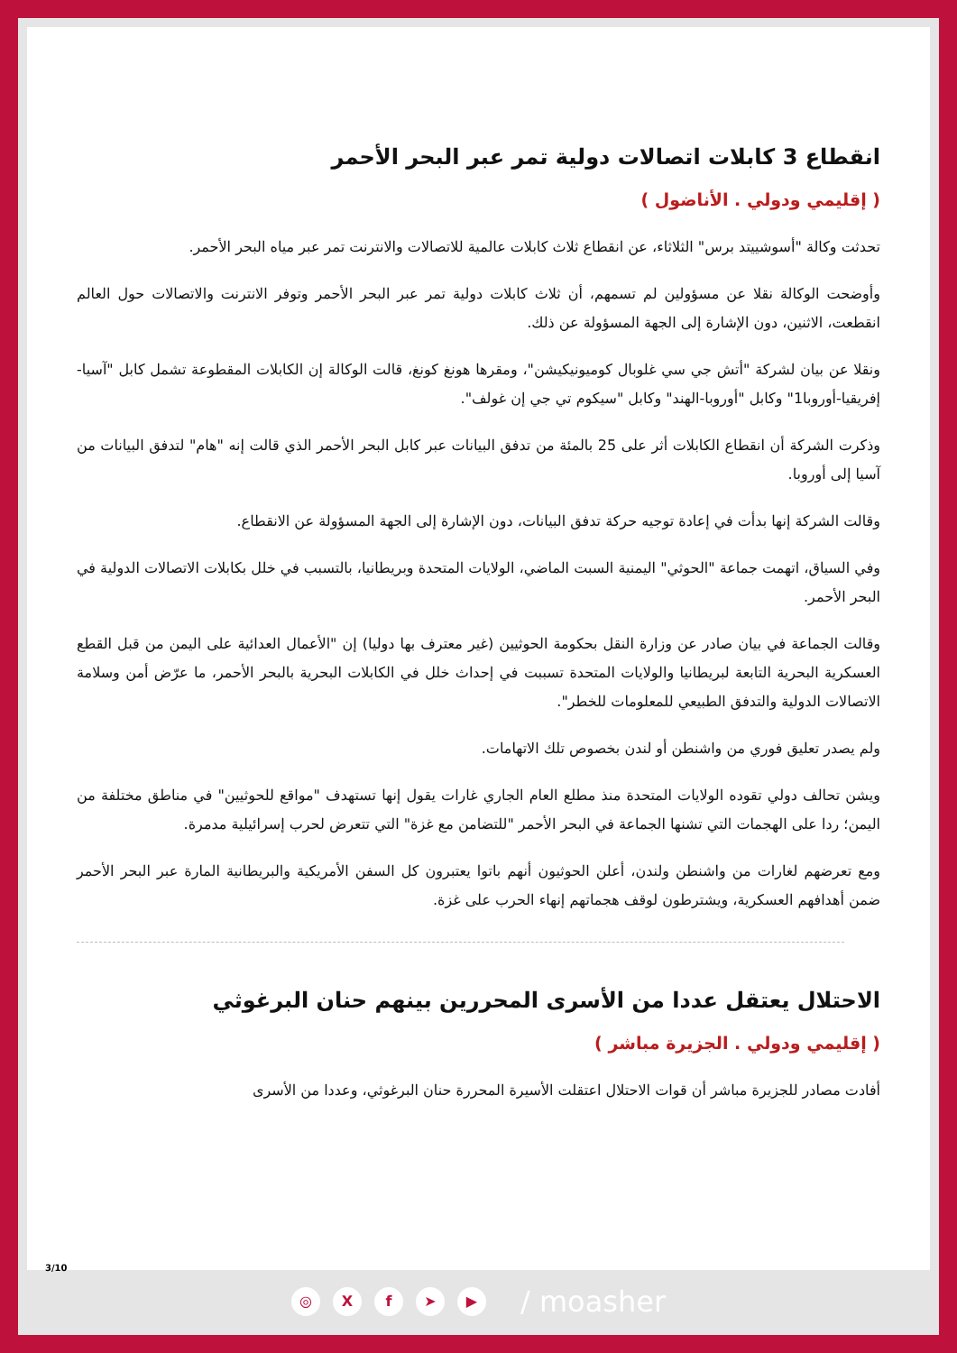انقطاع 3 كابلات اتصالات دولية تمر عبر البحر الأحمر
( إقليمي ودولي . الأناضول )
تحدثت وكالة "أسوشييتد برس" الثلاثاء، عن انقطاع ثلاث كابلات عالمية للاتصالات والانترنت تمر عبر مياه البحر الأحمر.
وأوضحت الوكالة نقلا عن مسؤولين لم تسمهم، أن ثلاث كابلات دولية تمر عبر البحر الأحمر وتوفر الانترنت والاتصالات حول العالم انقطعت، الاثنين، دون الإشارة إلى الجهة المسؤولة عن ذلك.
ونقلا عن بيان لشركة "أتش جي سي غلوبال كوميونيكيشن"، ومقرها هونغ كونغ، قالت الوكالة إن الكابلات المقطوعة تشمل كابل "آسيا-إفريقيا-أوروبا1" وكابل "أوروبا-الهند" وكابل "سيكوم تي جي إن غولف".
وذكرت الشركة أن انقطاع الكابلات أثر على 25 بالمئة من تدفق البيانات عبر كابل البحر الأحمر الذي قالت إنه "هام" لتدفق البيانات من آسيا إلى أوروبا.
وقالت الشركة إنها بدأت في إعادة توجيه حركة تدفق البيانات، دون الإشارة إلى الجهة المسؤولة عن الانقطاع.
وفي السياق، اتهمت جماعة "الحوثي" اليمنية السبت الماضي، الولايات المتحدة وبريطانيا، بالتسبب في خلل بكابلات الاتصالات الدولية في البحر الأحمر.
وقالت الجماعة في بيان صادر عن وزارة النقل بحكومة الحوثيين (غير معترف بها دوليا) إن "الأعمال العدائية على اليمن من قبل القطع العسكرية البحرية التابعة لبريطانيا والولايات المتحدة تسببت في إحداث خلل في الكابلات البحرية بالبحر الأحمر، ما عرّض أمن وسلامة الاتصالات الدولية والتدفق الطبيعي للمعلومات للخطر".
ولم يصدر تعليق فوري من واشنطن أو لندن بخصوص تلك الاتهامات.
ويشن تحالف دولي تقوده الولايات المتحدة منذ مطلع العام الجاري غارات يقول إنها تستهدف "مواقع للحوثيين" في مناطق مختلفة من اليمن؛ ردا على الهجمات التي تشنها الجماعة في البحر الأحمر "للتضامن مع غزة" التي تتعرض لحرب إسرائيلية مدمرة.
ومع تعرضهم لغارات من واشنطن ولندن، أعلن الحوثيون أنهم باتوا يعتبرون كل السفن الأمريكية والبريطانية المارة عبر البحر الأحمر ضمن أهدافهم العسكرية، ويشترطون لوقف هجماتهم إنهاء الحرب على غزة.
الاحتلال يعتقل عددا من الأسرى المحررين بينهم حنان البرغوثي
( إقليمي ودولي . الجزيرة مباشر )
أفادت مصادر للجزيرة مباشر أن قوات الاحتلال اعتقلت الأسيرة المحررة حنان البرغوثي، وعددا من الأسرى
3/10
◎ Xf ➤ ▶ / moasher